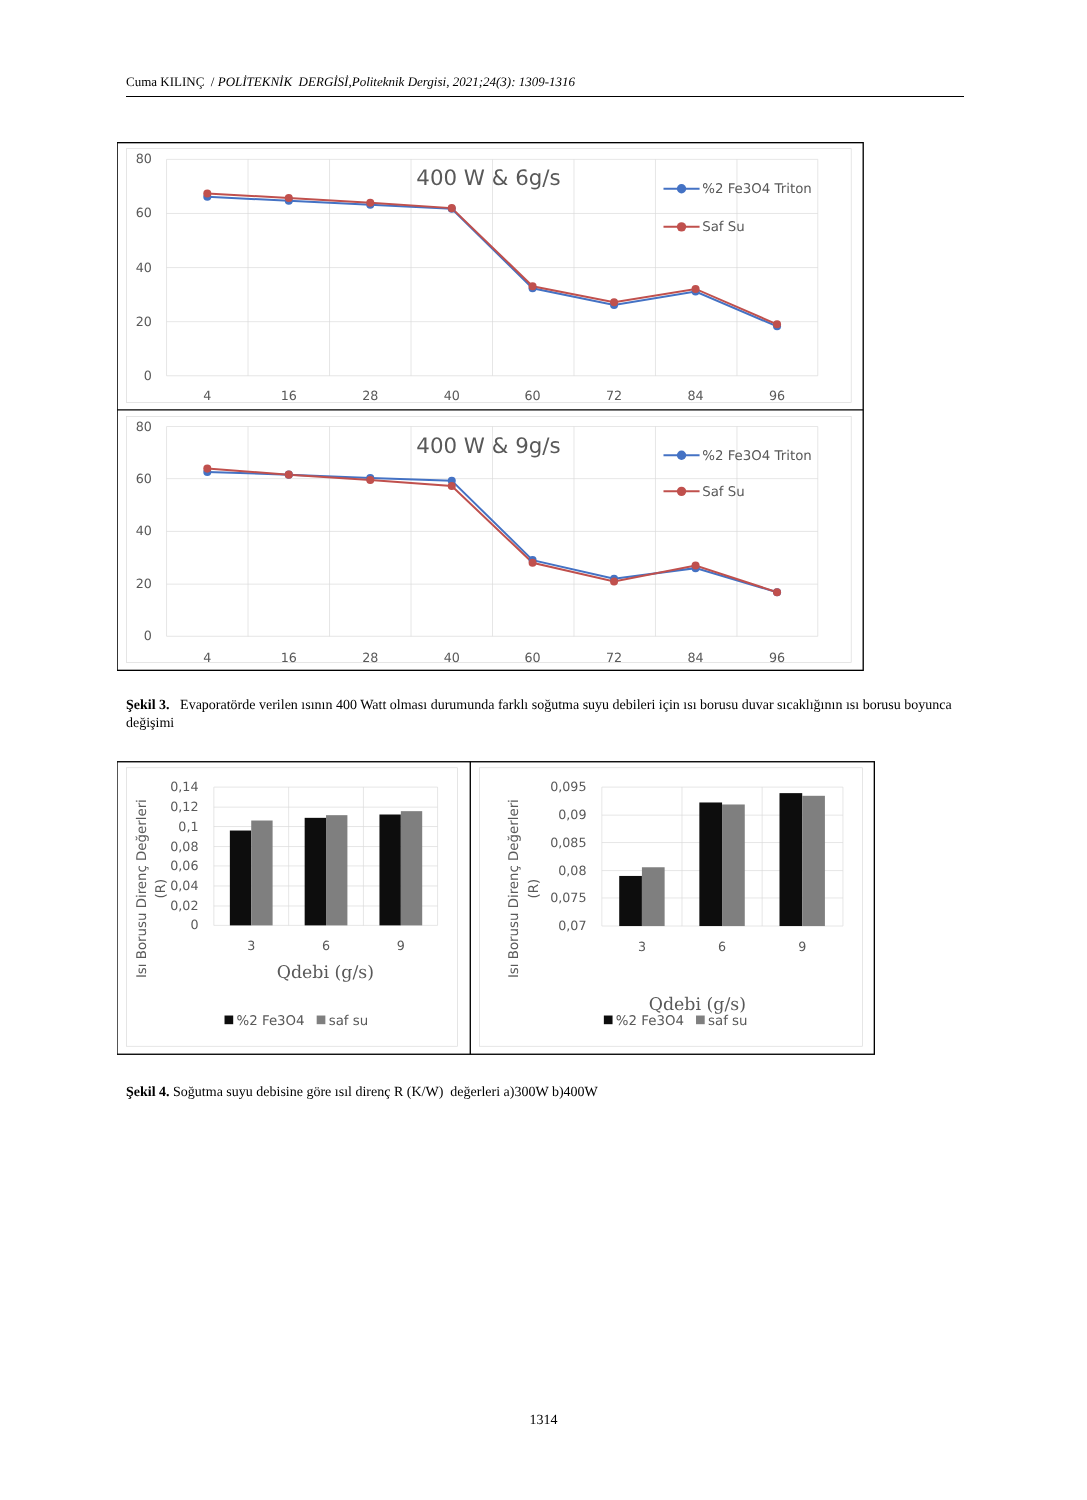Cuma KILINÇ / POLİTEKNİK DERGİSİ,Politeknik Dergisi, 2021;24(3): 1309-1316
80
60
40
20
0
80
60
40
20
0
4
16
28
40
60
72
84
96
4
16
28
40
60
72
84
96
400 W & 6g/s
400 W & 9g/s
%2 Fe3O4 Triton
Saf Su
%2 Fe3O4 Triton
Saf Su
Şekil 3. Evaporatörde verilen ısının 400 Watt olması durumunda farklı soğutma suyu debileri için ısı borusu duvar sıcaklığının ısı borusu boyunca değişimi
0,14
0,12
0,1
0,08
0,06
0,04
0,02
0
0,095
0,09
0,085
0,08
0,075
0,07
3
6
9
3
6
9
Qdebi (g/s)
Qdebi (g/s)
Isı Borusu Direnç Değerleri
(R)
Isı Borusu Direnç Değerleri
(R)
%2 Fe3O4
saf su
%2 Fe3O4
saf su
Şekil 4. Soğutma suyu debisine göre ısıl direnç R (K/W) değerleri a)300W b)400W
1314